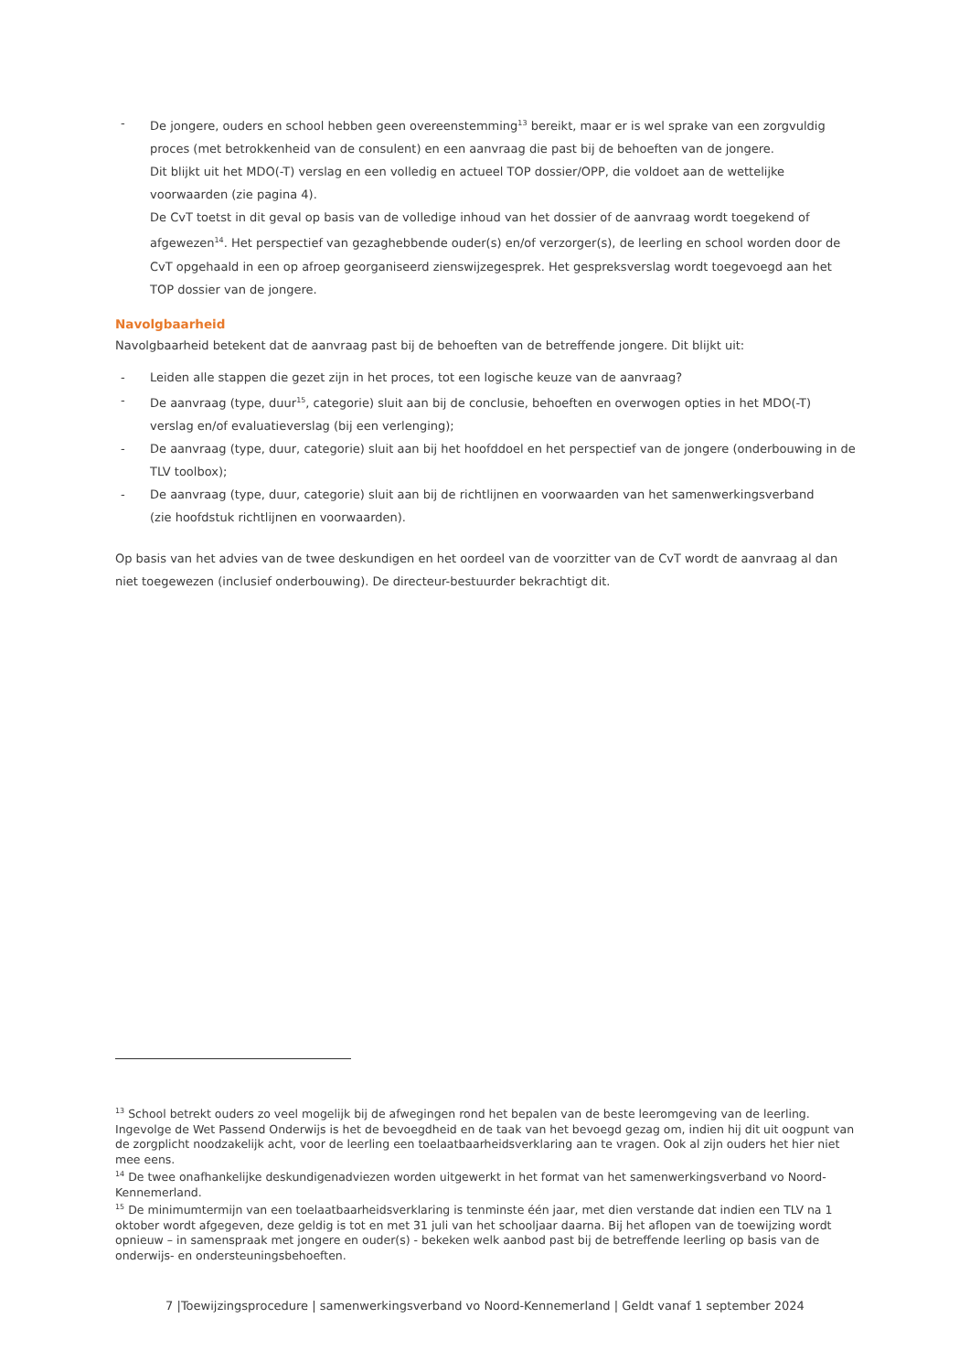- De jongere, ouders en school hebben geen overeenstemming<sup>13</sup> bereikt, maar er is wel sprake van een zorgvuldig proces (met betrokkenheid van de consulent) en een aanvraag die past bij de behoeften van de jongere.
Dit blijkt uit het MDO(-T) verslag en een volledig en actueel TOP dossier/OPP, die voldoet aan de wettelijke voorwaarden (zie pagina 4).
De CvT toetst in dit geval op basis van de volledige inhoud van het dossier of de aanvraag wordt toegekend of afgewezen<sup>14</sup>. Het perspectief van gezaghebbende ouder(s) en/of verzorger(s), de leerling en school worden door de CvT opgehaald in een op afroep georganiseerd zienswijzegesprek. Het gespreksverslag wordt toegevoegd aan het TOP dossier van de jongere.
Navolgbaarheid
Navolgbaarheid betekent dat de aanvraag past bij de behoeften van de betreffende jongere. Dit blijkt uit:
- Leiden alle stappen die gezet zijn in het proces, tot een logische keuze van de aanvraag?
- De aanvraag (type, duur<sup>15</sup>, categorie) sluit aan bij de conclusie, behoeften en overwogen opties in het MDO(-T) verslag en/of evaluatieverslag (bij een verlenging);
- De aanvraag (type, duur, categorie) sluit aan bij het hoofddoel en het perspectief van de jongere (onderbouwing in de TLV toolbox);
- De aanvraag (type, duur, categorie) sluit aan bij de richtlijnen en voorwaarden van het samenwerkingsverband
(zie hoofdstuk richtlijnen en voorwaarden).
Op basis van het advies van de twee deskundigen en het oordeel van de voorzitter van de CvT wordt de aanvraag al dan niet toegewezen (inclusief onderbouwing). De directeur-bestuurder bekrachtigt dit.
<sup>13</sup> School betrekt ouders zo veel mogelijk bij de afwegingen rond het bepalen van de beste leeromgeving van de leerling. Ingevolge de Wet Passend Onderwijs is het de bevoegdheid en de taak van het bevoegd gezag om, indien hij dit uit oogpunt van de zorgplicht noodzakelijk acht, voor de leerling een toelaatbaarheidsverklaring aan te vragen. Ook al zijn ouders het hier niet mee eens.
<sup>14</sup> De twee onafhankelijke deskundigenadviezen worden uitgewerkt in het format van het samenwerkingsverband vo Noord-Kennemerland.
<sup>15</sup> De minimumtermijn van een toelaatbaarheidsverklaring is tenminste één jaar, met dien verstande dat indien een TLV na 1 oktober wordt afgegeven, deze geldig is tot en met 31 juli van het schooljaar daarna. Bij het aflopen van de toewijzing wordt opnieuw – in samenspraak met jongere en ouder(s) - bekeken welk aanbod past bij de betreffende leerling op basis van de onderwijs- en ondersteuningsbehoeften.
7 |Toewijzingsprocedure | samenwerkingsverband vo Noord-Kennemerland | Geldt vanaf 1 september 2024